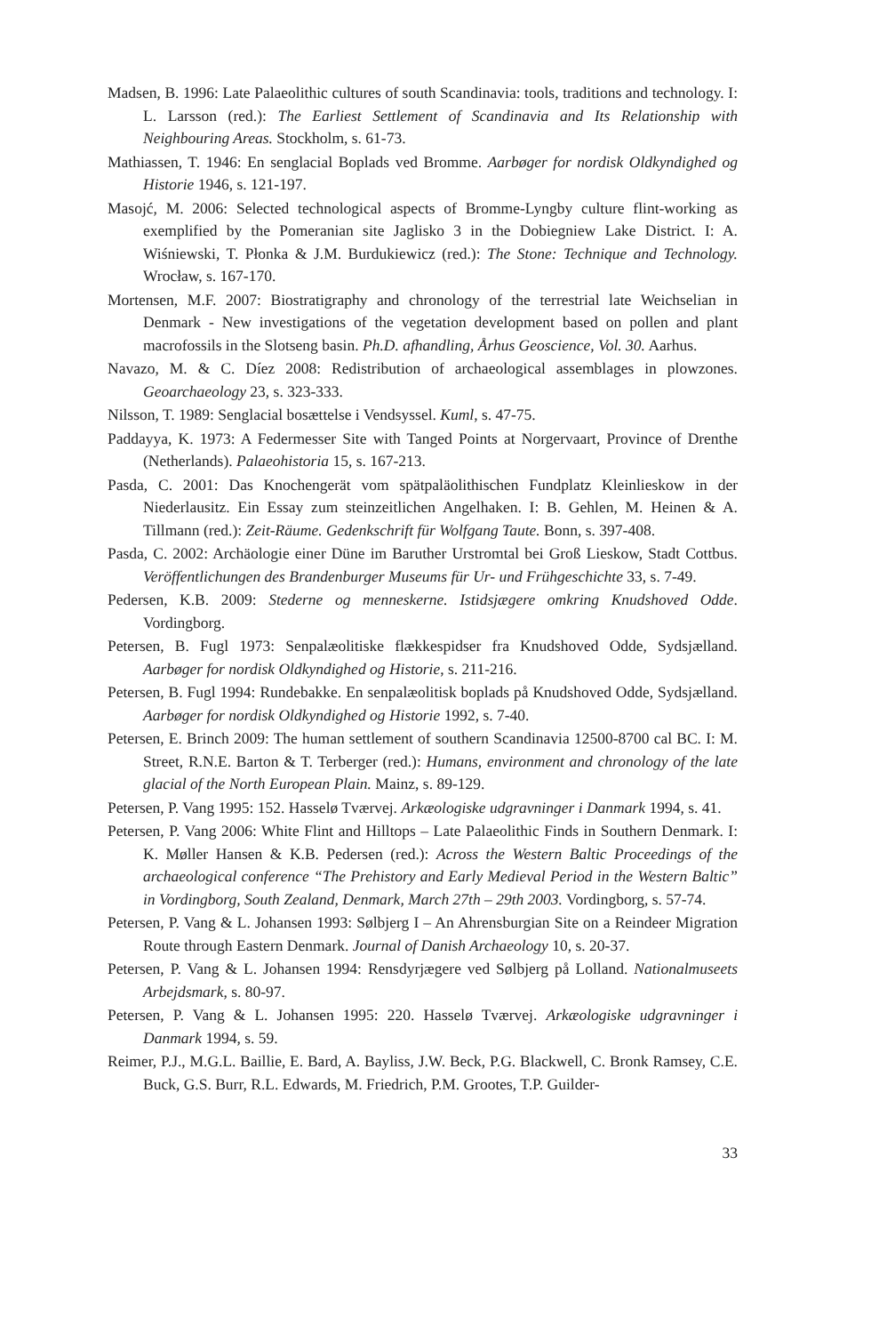Madsen, B. 1996: Late Palaeolithic cultures of south Scandinavia: tools, traditions and technology. I: L. Larsson (red.): The Earliest Settlement of Scandinavia and Its Relationship with Neighbouring Areas. Stockholm, s. 61-73.
Mathiassen, T. 1946: En senglacial Boplads ved Bromme. Aarbøger for nordisk Oldkyndighed og Historie 1946, s. 121-197.
Masojć, M. 2006: Selected technological aspects of Bromme-Lyngby culture flint-working as exemplified by the Pomeranian site Jaglisko 3 in the Dobiegniew Lake District. I: A. Wiśniewski, T. Płonka & J.M. Burdukiewicz (red.): The Stone: Technique and Technology. Wrocław, s. 167-170.
Mortensen, M.F. 2007: Biostratigraphy and chronology of the terrestrial late Weichselian in Denmark - New investigations of the vegetation development based on pollen and plant macrofossils in the Slotseng basin. Ph.D. afhandling, Århus Geoscience, Vol. 30. Aarhus.
Navazo, M. & C. Díez 2008: Redistribution of archaeological assemblages in plowzones. Geoarchaeology 23, s. 323-333.
Nilsson, T. 1989: Senglacial bosættelse i Vendsyssel. Kuml, s. 47-75.
Paddayya, K. 1973: A Federmesser Site with Tanged Points at Norgervaart, Province of Drenthe (Netherlands). Palaeohistoria 15, s. 167-213.
Pasda, C. 2001: Das Knochengerät vom spätpaläolithischen Fundplatz Kleinlieskow in der Niederlausitz. Ein Essay zum steinzeitlichen Angelhaken. I: B. Gehlen, M. Heinen & A. Tillmann (red.): Zeit-Räume. Gedenkschrift für Wolfgang Taute. Bonn, s. 397-408.
Pasda, C. 2002: Archäologie einer Düne im Baruther Urstromtal bei Groß Lieskow, Stadt Cottbus. Veröffentlichungen des Brandenburger Museums für Ur- und Frühgeschichte 33, s. 7-49.
Pedersen, K.B. 2009: Stederne og menneskerne. Istidsjægere omkring Knudshoved Odde. Vordingborg.
Petersen, B. Fugl 1973: Senpalæolitiske flækkespidser fra Knudshoved Odde, Sydsjælland. Aarbøger for nordisk Oldkyndighed og Historie, s. 211-216.
Petersen, B. Fugl 1994: Rundebakke. En senpalæolitisk boplads på Knudshoved Odde, Sydsjælland. Aarbøger for nordisk Oldkyndighed og Historie 1992, s. 7-40.
Petersen, E. Brinch 2009: The human settlement of southern Scandinavia 12500-8700 cal BC. I: M. Street, R.N.E. Barton & T. Terberger (red.): Humans, environment and chronology of the late glacial of the North European Plain. Mainz, s. 89-129.
Petersen, P. Vang 1995: 152. Hasselø Tværvej. Arkæologiske udgravninger i Danmark 1994, s. 41.
Petersen, P. Vang 2006: White Flint and Hilltops – Late Palaeolithic Finds in Southern Denmark. I: K. Møller Hansen & K.B. Pedersen (red.): Across the Western Baltic Proceedings of the archaeological conference “The Prehistory and Early Medieval Period in the Western Baltic” in Vordingborg, South Zealand, Denmark, March 27th – 29th 2003. Vordingborg, s. 57-74.
Petersen, P. Vang & L. Johansen 1993: Sølbjerg I – An Ahrensburgian Site on a Reindeer Migration Route through Eastern Denmark. Journal of Danish Archaeology 10, s. 20-37.
Petersen, P. Vang & L. Johansen 1994: Rensdyrjægere ved Sølbjerg på Lolland. Nationalmuseets Arbejdsmark, s. 80-97.
Petersen, P. Vang & L. Johansen 1995: 220. Hasselø Tværvej. Arkæologiske udgravninger i Danmark 1994, s. 59.
Reimer, P.J., M.G.L. Baillie, E. Bard, A. Bayliss, J.W. Beck, P.G. Blackwell, C. Bronk Ramsey, C.E. Buck, G.S. Burr, R.L. Edwards, M. Friedrich, P.M. Grootes, T.P. Guilder-
33